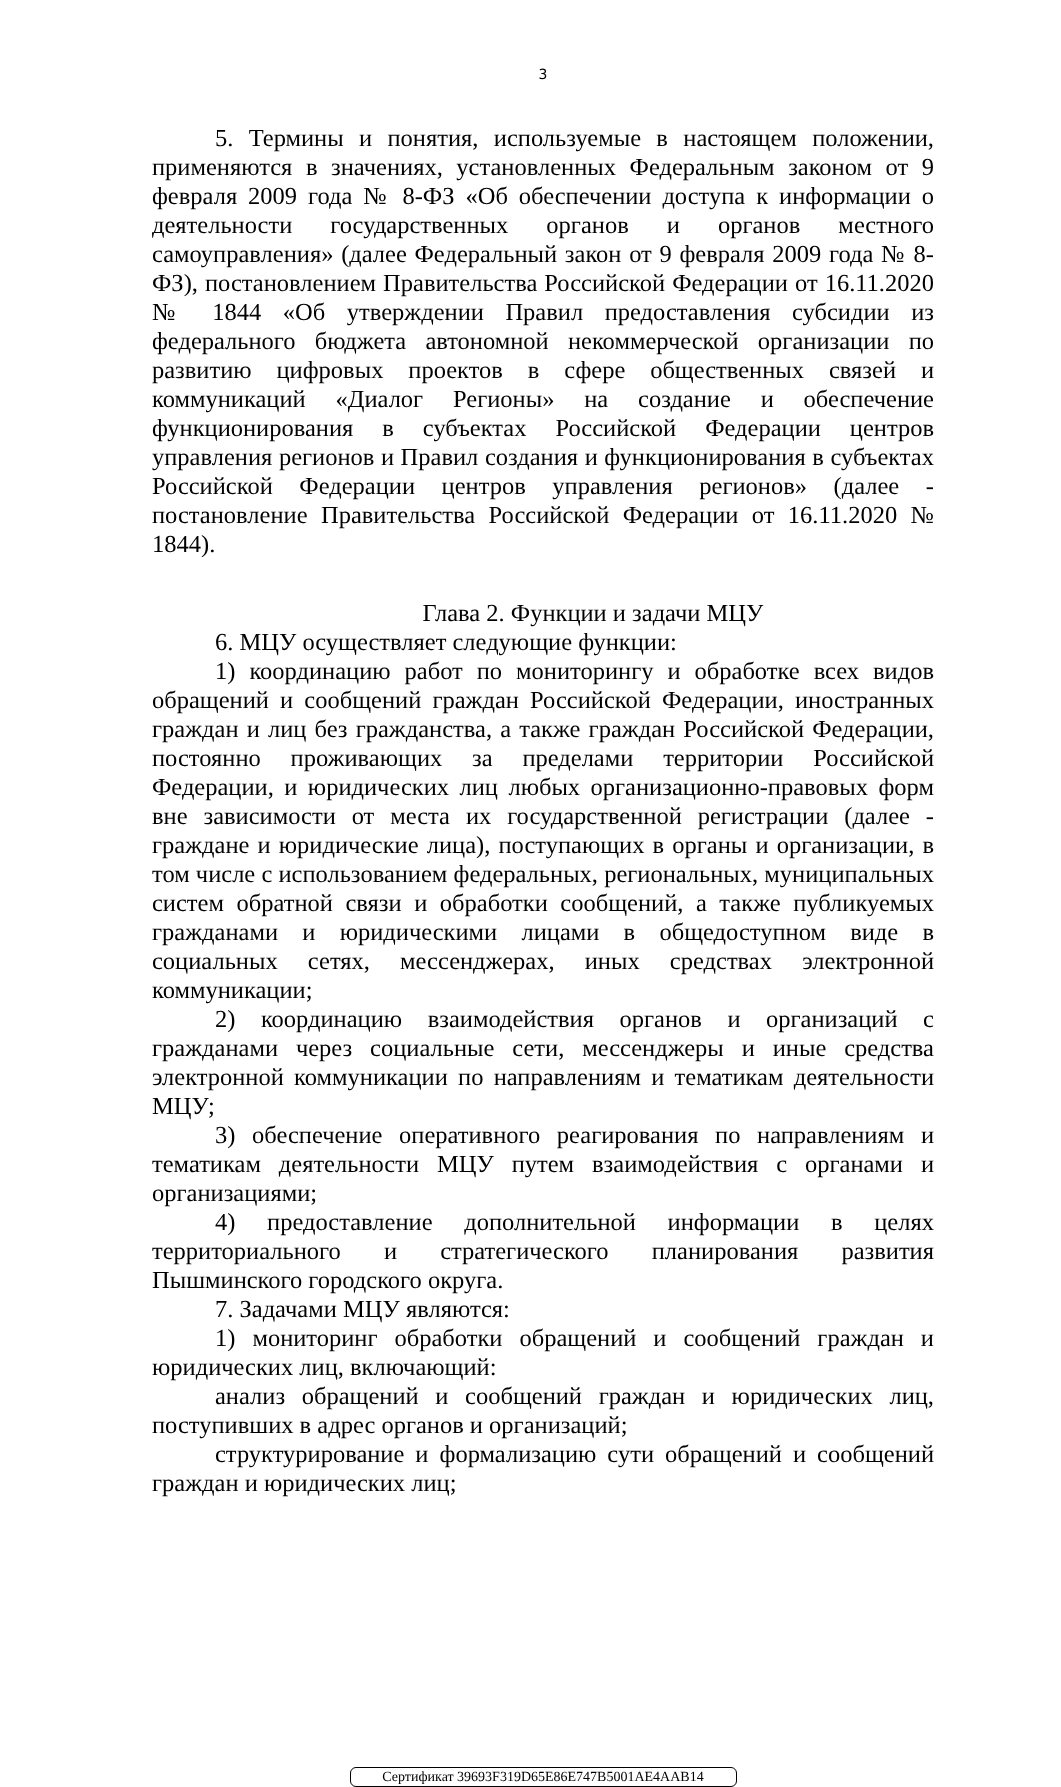3
5. Термины и понятия, используемые в настоящем положении, применяются в значениях, установленных Федеральным законом от 9 февраля 2009 года № 8-ФЗ «Об обеспечении доступа к информации о деятельности государственных органов и органов местного самоуправления» (далее Федеральный закон от 9 февраля 2009 года № 8-ФЗ), постановлением Правительства Российской Федерации от 16.11.2020 № 1844 «Об утверждении Правил предоставления субсидии из федерального бюджета автономной некоммерческой организации по развитию цифровых проектов в сфере общественных связей и коммуникаций «Диалог Регионы» на создание и обеспечение функционирования в субъектах Российской Федерации центров управления регионов и Правил создания и функционирования в субъектах Российской Федерации центров управления регионов» (далее - постановление Правительства Российской Федерации от 16.11.2020 № 1844).
Глава 2. Функции и задачи МЦУ
6. МЦУ осуществляет следующие функции:
1) координацию работ по мониторингу и обработке всех видов обращений и сообщений граждан Российской Федерации, иностранных граждан и лиц без гражданства, а также граждан Российской Федерации, постоянно проживающих за пределами территории Российской Федерации, и юридических лиц любых организационно-правовых форм вне зависимости от места их государственной регистрации (далее - граждане и юридические лица), поступающих в органы и организации, в том числе с использованием федеральных, региональных, муниципальных систем обратной связи и обработки сообщений, а также публикуемых гражданами и юридическими лицами в общедоступном виде в социальных сетях, мессенджерах, иных средствах электронной коммуникации;
2) координацию взаимодействия органов и организаций с гражданами через социальные сети, мессенджеры и иные средства электронной коммуникации по направлениям и тематикам деятельности МЦУ;
3) обеспечение оперативного реагирования по направлениям и тематикам деятельности МЦУ путем взаимодействия с органами и организациями;
4) предоставление дополнительной информации в целях территориального и стратегического планирования развития Пышминского городского округа.
7. Задачами МЦУ являются:
1) мониторинг обработки обращений и сообщений граждан и юридических лиц, включающий:
анализ обращений и сообщений граждан и юридических лиц, поступивших в адрес органов и организаций;
структурирование и формализацию сути обращений и сообщений граждан и юридических лиц;
Сертификат 39693F319D65E86E747B5001AE4AAB14